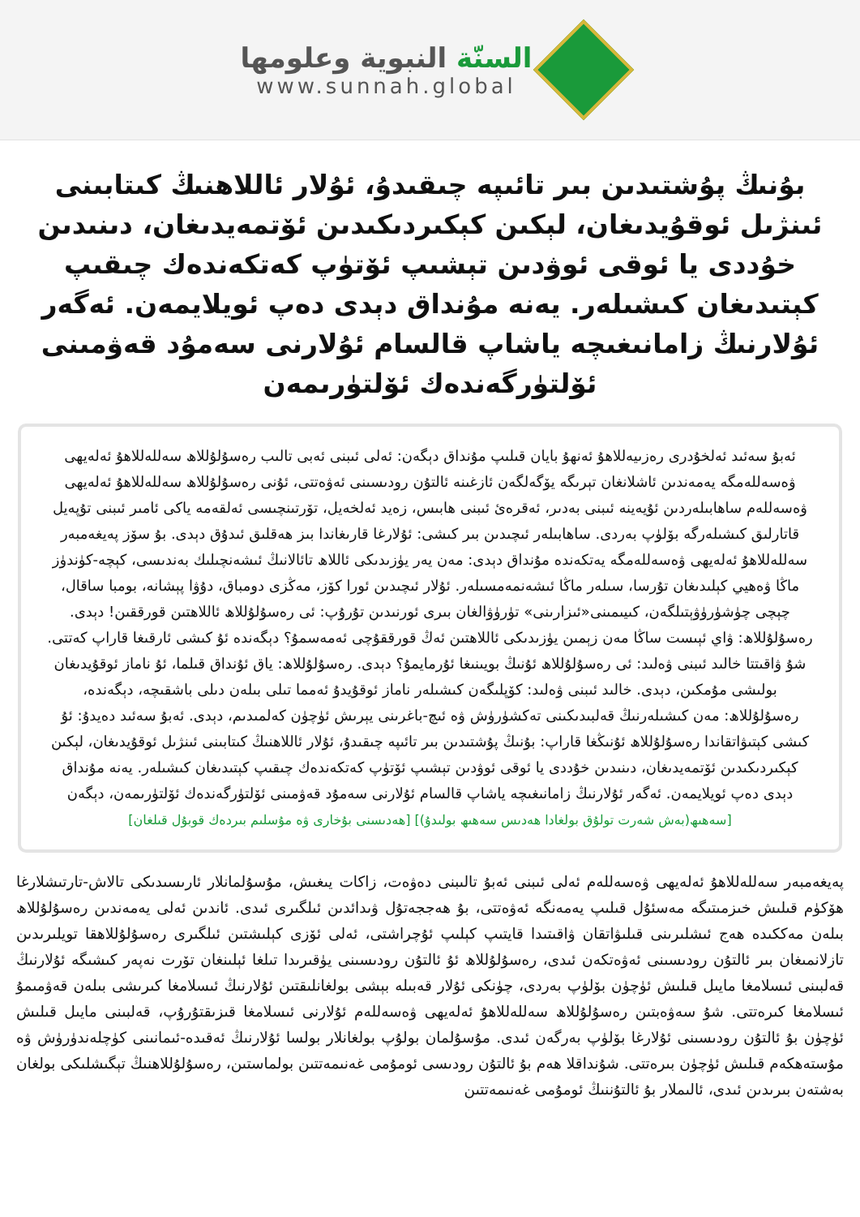السنّة النبوية وعلومها
www.sunnah.global
بۇنىڭ پۇشتىدىن بىر تائىپە چىقىدۇ، ئۇلار ئاللاھنىڭ كىتابىنى ئىنژىل ئوقۇيدىغان، لېكىن كېكىردىكىدىن ئۆتمەيدىغان، دىنىدىن خۇددى يا ئوقى ئوۋدىن تېشىپ ئۆتۈپ كەتكەندەك چىقىپ كېتىدىغان كىشىلەر. يەنە مۇنداق دېدى دەپ ئويلايمەن. ئەگەر ئۇلارنىڭ زامانىغىچە ياشاپ قالسام ئۇلارنى سەمۇد قەۋمىنى ئۆلتۈرگەندەك ئۆلتۈرىمەن
ئەبۇ سەئىد ئەلخۇدرى رەزىيەللاھۇ ئەنھۇ بايان قىلىپ مۇنداق دېگەن: ئەلى ئىبنى ئەبى تالىب رەسۇلۇللاھ سەللەللاھۇ ئەلەيھى ۋەسەللەمگە يەمەندىن ئاشلانغان تېرىگە يۆگەلگەن ئازغىنە ئالتۇن رودىسىنى ئەۋەتتى، ئۇنى رەسۇلۇللاھ سەللەللاھۇ ئەلەيھى ۋەسەللەم ساھابىلەردىن ئۇيەينە ئىبنى بەدىر، ئەقرەئ ئىبنى ھابىس، زەيد ئەلخەيل، تۆرتىنچىسى ئەلقەمە ياكى ئامىر ئىبنى تۇپەيل قاتارلىق كىشىلەرگە بۆلۈپ بەردى. ساھابىلەر ئىچىدىن بىر كىشى: ئۇلارغا قارىغاندا بىز ھەقلىق ئىدۇق دېدى. بۇ سۆز پەيغەمبەر سەللەللاھۇ ئەلەيھى ۋەسەللەمگە يەتكەندە مۇنداق دېدى: مەن يەر يۈزىدىكى ئاللاھ تائالانىڭ ئىشەنچىلىك بەندىسى، كېچە-كۈندۈز ماڭا ۋەھيي كېلىدىغان تۇرسا، سىلەر ماڭا ئىشەنمەمسىلەر. ئۇلار ئىچىدىن ئورا كۆز، مەڭزى دومباق، دۇۋا پېشانە، بومبا ساقال، چېچى چۈشۈرۈۋېتىلگەن، كىيىمىنى«ئىزارىنى» تۈرۈۋالغان بىرى ئورنىدىن تۇرۇپ: ئى رەسۇلۇللاھ ئاللاھتىن قورققىن! دېدى. رەسۇلۇللاھ: ۋاي ئېىست ساڭا مەن زېمىن يۈزىدىكى ئاللاھتىن ئەڭ قورققۇچى ئەمەسمۇ؟ دېگەندە ئۇ كىشى ئارقىغا قاراپ كەتتى. شۇ ۋاقىتتا خالىد ئىبنى ۋەلىد: ئى رەسۇلۇللاھ ئۇنىڭ بويىنىغا ئۇرمايمۇ؟ دېدى. رەسۇلۇللاھ: ياق ئۇنداق قىلما، ئۇ ناماز ئوقۇيدىغان بولىشى مۇمكىن، دېدى. خالىد ئىبنى ۋەلىد: كۆپلىگەن كىشىلەر ناماز ئوقۇيدۇ ئەمما تىلى بىلەن دىلى باشقىچە، دېگەندە، رەسۇلۇللاھ: مەن كىشىلەرنىڭ قەلبىدىكىنى تەكشۈرۈش ۋە ئىچ-باغرىنى يېرىش ئۈچۈن كەلمىدىم، دېدى. ئەبۇ سەئىد دەيدۇ: ئۇ كىشى كېتىۋاتقاندا رەسۇلۇللاھ ئۇنىڭغا قاراپ: بۇنىڭ پۇشتىدىن بىر تائىپە چىقىدۇ، ئۇلار ئاللاھنىڭ كىتابىنى ئىنژىل ئوقۇيدىغان، لېكىن كېكىردىكىدىن ئۆتمەيدىغان، دىنىدىن خۇددى يا ئوقى ئوۋدىن تېشىپ ئۆتۈپ كەتكەندەك چىقىپ كېتىدىغان كىشىلەر. يەنە مۇنداق دېدى دەپ ئويلايمەن. ئەگەر ئۇلارنىڭ زامانىغىچە ياشاپ قالسام ئۇلارنى سەمۇد قەۋمىنى ئۆلتۈرگەندەك ئۆلتۈرىمەن، دېگەن
[سەھىھ(بەش شەرت تولۇق بولغادا ھەدىس سەھىھ بولىدۇ)] [ھەدىسنى بۇخارى ۋە مۇسلىم بىردەك قوبۇل قىلغان]
پەيغەمبەر سەللەللاھۇ ئەلەيھى ۋەسەللەم ئەلى ئىبنى ئەبۇ تالىبنى دەۋەت، زاكات يىغىش، مۇسۇلمانلار ئارىسىدىكى تالاش-تارتىشلارغا ھۆكۈم قىلىش خىزمىتىگە مەسئۇل قىلىپ يەمەنگە ئەۋەتتى، بۇ ھەججەتۇل ۋىدائدىن ئىلگىرى ئىدى. ئاندىن ئەلى يەمەندىن رەسۇلۇللاھ بىلەن مەككىدە ھەج ئىشلىرىنى قىلىۋاتقان ۋاقىتىدا قايتىپ كېلىپ ئۇچراشتى، ئەلى ئۆزى كېلىشتىن ئىلگىرى رەسۇلۇللاھقا تويلىرىدىن تازلانمىغان بىر ئالتۇن رودىسىنى ئەۋەتكەن ئىدى، رەسۇلۇللاھ ئۇ ئالتۇن رودىسىنى يۈقىرىدا تىلغا ئېلىنغان تۆرت نەپەر كىشىگە ئۇلارنىڭ قەلبىنى ئىسلامغا مايىل قىلىش ئۈچۈن بۆلۈپ بەردى، چۈنكى ئۇلار قەبىلە بېشى بولغانلىقتىن ئۇلارنىڭ ئىسلامغا كىرىشى بىلەن قەۋمىمۇ ئىسلامغا كىرەتتى. شۇ سەۋەبتىن رەسۇلۇللاھ سەللەللاھۇ ئەلەيھى ۋەسەللەم ئۇلارنى ئىسلامغا قىزىقتۇرۇپ، قەلبىنى مايىل قىلىش ئۈچۈن بۇ ئالتۇن رودىسىنى ئۇلارغا بۆلۈپ بەرگەن ئىدى. مۇسۇلمان بولۇپ بولغانلار بولسا ئۇلارنىڭ ئەقىدە-ئىمانىنى كۈچلەندۈرۈش ۋە مۇستەھكەم قىلىش ئۈچۈن بىرەتتى. شۇنداقلا ھەم بۇ ئالتۇن رودىسى ئومۇمى غەنىمەتتىن بولماستىن، رەسۇلۇللاھنىڭ تېگىشلىكى بولغان بەشتەن بىرىدىن ئىدى، ئالىملار بۇ ئالتۇننىڭ ئومۇمى غەنىمەتتىن